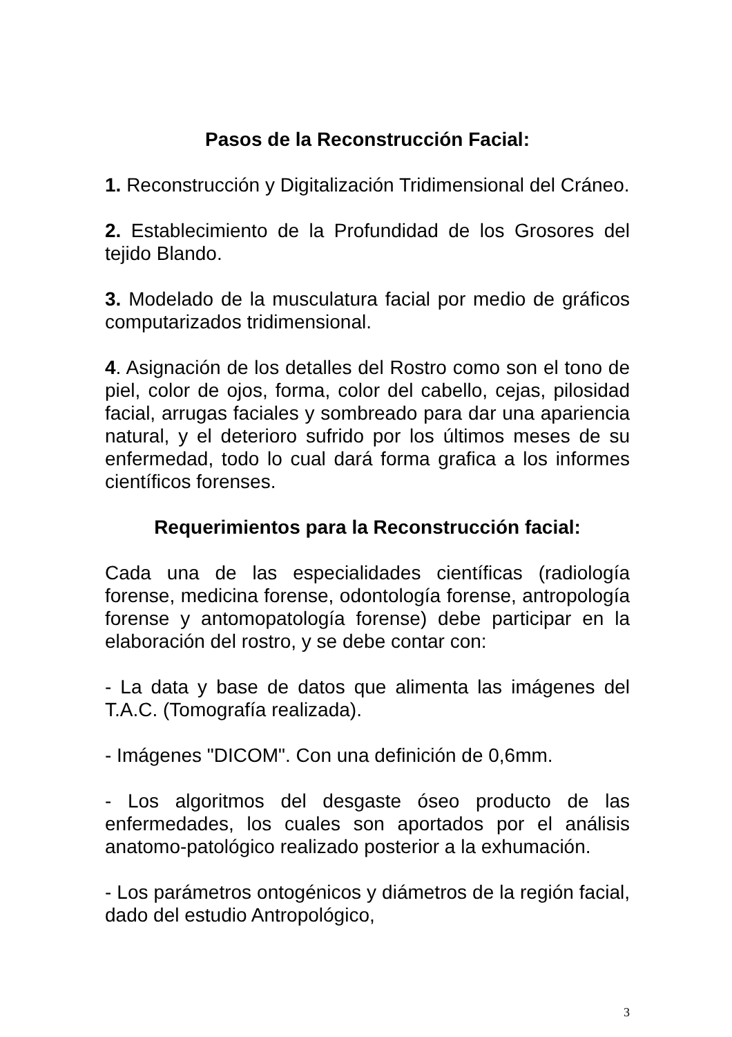Pasos de la Reconstrucción Facial:
1. Reconstrucción y Digitalización Tridimensional del Cráneo.
2. Establecimiento de la Profundidad de los Grosores del tejido Blando.
3. Modelado de la musculatura facial por medio de gráficos computarizados tridimensional.
4. Asignación de los detalles del Rostro como son el tono de piel, color de ojos, forma, color del cabello, cejas, pilosidad facial, arrugas faciales y sombreado para dar una apariencia natural, y el deterioro sufrido por los últimos meses de su enfermedad, todo lo cual dará forma grafica a los informes científicos forenses.
Requerimientos para la Reconstrucción facial:
Cada una de las especialidades científicas (radiología forense, medicina forense, odontología forense, antropología forense y antomopatología forense) debe participar en la elaboración del rostro, y se debe contar con:
- La data y base de datos que alimenta las imágenes del T.A.C. (Tomografía realizada).
- Imágenes "DICOM". Con una definición de 0,6mm.
- Los algoritmos del desgaste óseo producto de las enfermedades, los cuales son aportados por el análisis anatomo-patológico realizado posterior a la exhumación.
- Los parámetros ontogénicos y diámetros de la región facial, dado del estudio Antropológico,
3